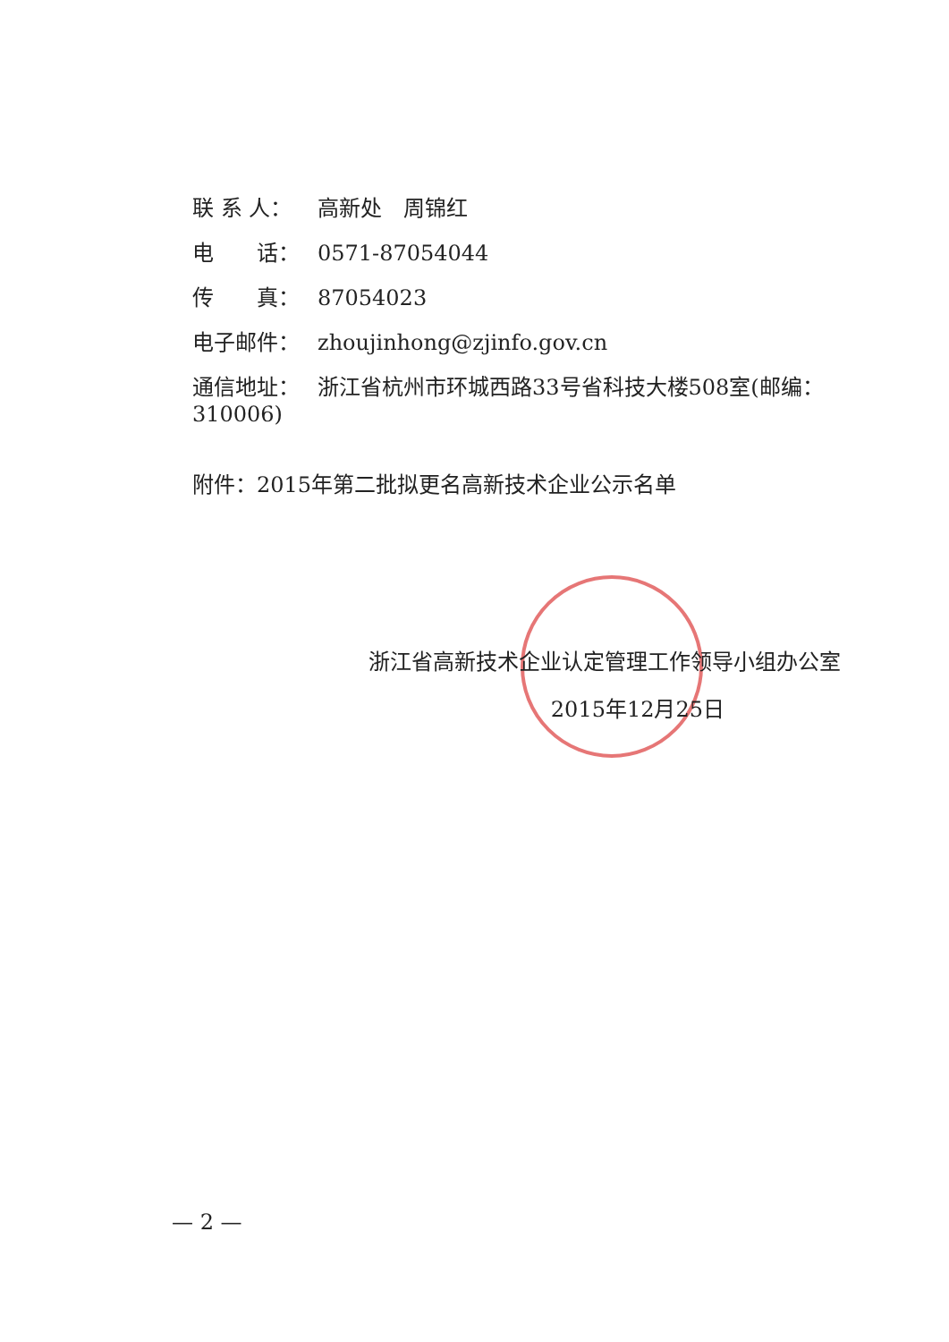联 系 人： 高新处　周锦红
电　　话： 0571-87054044
传　　真： 87054023
电子邮件： zhoujinhong@zjinfo.gov.cn
通信地址： 浙江省杭州市环城西路33号省科技大楼508室(邮编：310006)
附件：2015年第二批拟更名高新技术企业公示名单
浙江省高新技术企业认定管理工作领导小组办公室
2015年12月25日
— 2 —